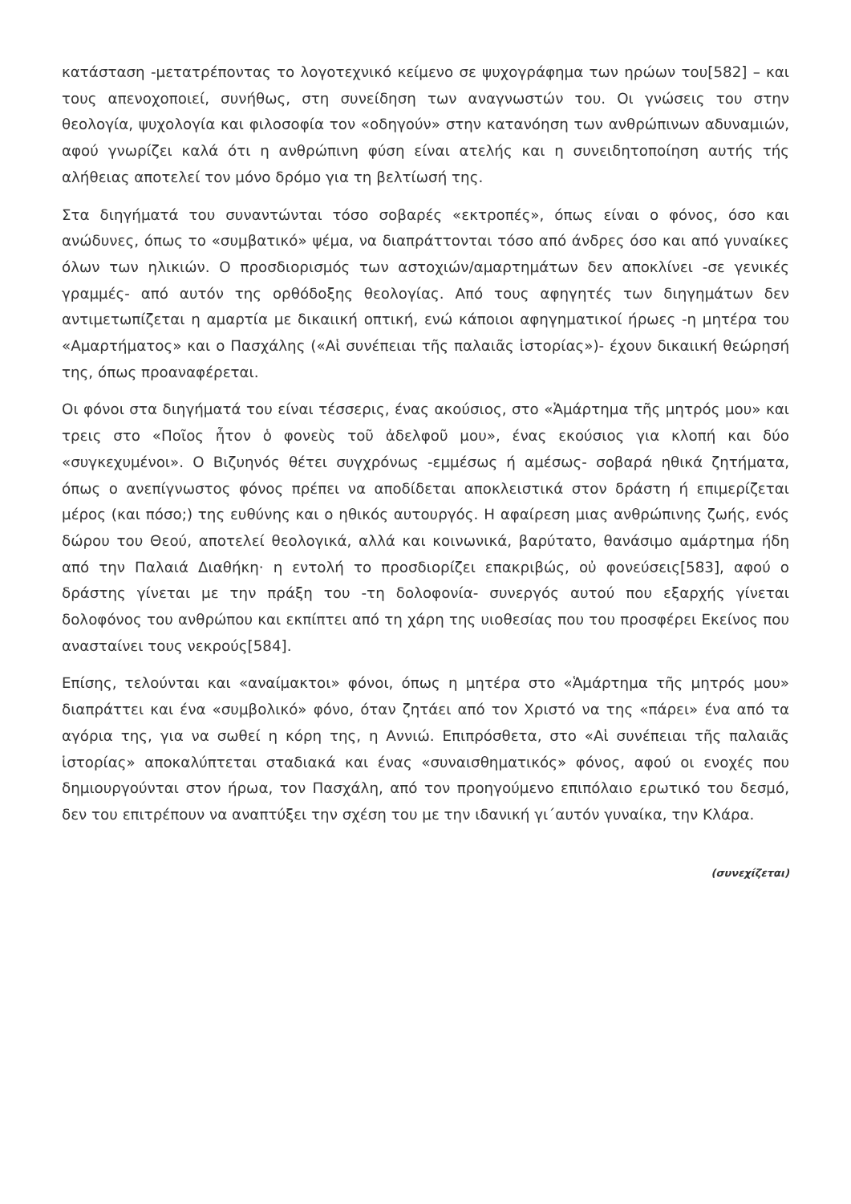κατάσταση -μετατρέποντας το λογοτεχνικό κείμενο σε ψυχογράφημα των ηρώων του[582] – και τους απενοχοποιεί, συνήθως, στη συνείδηση των αναγνωστών του. Οι γνώσεις του στην θεολογία, ψυχολογία και φιλοσοφία τον «οδηγούν» στην κατανόηση των ανθρώπινων αδυναμιών, αφού γνωρίζει καλά ότι η ανθρώπινη φύση είναι ατελής και η συνειδητοποίηση αυτής τής αλήθειας αποτελεί τον μόνο δρόμο για τη βελτίωσή της.
Στα διηγήματά του συναντώνται τόσο σοβαρές «εκτροπές», όπως είναι ο φόνος, όσο και ανώδυνες, όπως το «συμβατικό» ψέμα, να διαπράττονται τόσο από άνδρες όσο και από γυναίκες όλων των ηλικιών. Ο προσδιορισμός των αστοχιών/αμαρτημάτων δεν αποκλίνει -σε γενικές γραμμές- από αυτόν της ορθόδοξης θεολογίας. Από τους αφηγητές των διηγημάτων δεν αντιμετωπίζεται η αμαρτία με δικαιική οπτική, ενώ κάποιοι αφηγηματικοί ήρωες -η μητέρα του «Αμαρτήματος» και ο Πασχάλης («Αἱ συνέπειαι τῆς παλαιᾶς ἱστορίας»)- έχουν δικαιική θεώρησή της, όπως προαναφέρεται.
Οι φόνοι στα διηγήματά του είναι τέσσερις, ένας ακούσιος, στο «Ἁμάρτημα τῆς μητρός μου» και τρεις στο «Ποῖος ἦτον ὁ φονεὺς τοῦ ἀδελφοῦ μου», ένας εκούσιος για κλοπή και δύο «συγκεχυμένοι». Ο Βιζυηνός θέτει συγχρόνως -εμμέσως ή αμέσως- σοβαρά ηθικά ζητήματα, όπως ο ανεπίγνωστος φόνος πρέπει να αποδίδεται αποκλειστικά στον δράστη ή επιμερίζεται μέρος (και πόσο;) της ευθύνης και ο ηθικός αυτουργός. Η αφαίρεση μιας ανθρώπινης ζωής, ενός δώρου του Θεού, αποτελεί θεολογικά, αλλά και κοινωνικά, βαρύτατο, θανάσιμο αμάρτημα ήδη από την Παλαιά Διαθήκη· η εντολή το προσδιορίζει επακριβώς, οὐ φονεύσεις[583], αφού ο δράστης γίνεται με την πράξη του -τη δολοφονία- συνεργός αυτού που εξαρχής γίνεται δολοφόνος του ανθρώπου και εκπίπτει από τη χάρη της υιοθεσίας που του προσφέρει Εκείνος που ανασταίνει τους νεκρούς[584].
Επίσης, τελούνται και «αναίμακτοι» φόνοι, όπως η μητέρα στο «Ἁμάρτημα τῆς μητρός μου» διαπράττει και ένα «συμβολικό» φόνο, όταν ζητάει από τον Χριστό να της «πάρει» ένα από τα αγόρια της, για να σωθεί η κόρη της, η Αννιώ. Επιπρόσθετα, στο «Αἱ συνέπειαι τῆς παλαιᾶς ἱστορίας» αποκαλύπτεται σταδιακά και ένας «συναισθηματικός» φόνος, αφού οι ενοχές που δημιουργούνται στον ήρωα, τον Πασχάλη, από τον προηγούμενο επιπόλαιο ερωτικό του δεσμό, δεν του επιτρέπουν να αναπτύξει την σχέση του με την ιδανική γι΄αυτόν γυναίκα, την Κλάρα.
(συνεχίζεται)